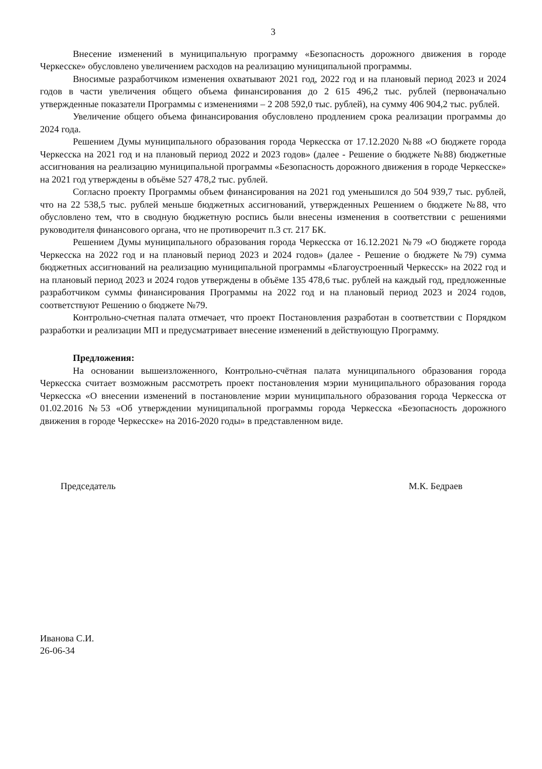3
Внесение изменений в муниципальную программу «Безопасность дорожного движения в городе Черкесске» обусловлено увеличением расходов на реализацию муниципальной программы.
Вносимые разработчиком изменения охватывают 2021 год, 2022 год и на плановый период 2023 и 2024 годов в части увеличения общего объема финансирования до 2 615 496,2 тыс. рублей (первоначально утвержденные показатели Программы с изменениями – 2 208 592,0 тыс. рублей), на сумму 406 904,2 тыс. рублей.
Увеличение общего объема финансирования обусловлено продлением срока реализации программы до 2024 года.
Решением Думы муниципального образования города Черкесска от 17.12.2020 №88 «О бюджете города Черкесска на 2021 год и на плановый период 2022 и 2023 годов» (далее - Решение о бюджете №88) бюджетные ассигнования на реализацию муниципальной программы «Безопасность дорожного движения в городе Черкесске» на 2021 год утверждены в объёме 527 478,2 тыс. рублей.
Согласно проекту Программы объем финансирования на 2021 год уменьшился до 504 939,7 тыс. рублей, что на 22 538,5 тыс. рублей меньше бюджетных ассигнований, утвержденных Решением о бюджете №88, что обусловлено тем, что в сводную бюджетную роспись были внесены изменения в соответствии с решениями руководителя финансового органа, что не противоречит п.3 ст. 217 БК.
Решением Думы муниципального образования города Черкесска от 16.12.2021 №79 «О бюджете города Черкесска на 2022 год и на плановый период 2023 и 2024 годов» (далее - Решение о бюджете №79) сумма бюджетных ассигнований на реализацию муниципальной программы «Благоустроенный Черкесск» на 2022 год и на плановый период 2023 и 2024 годов утверждены в объёме 135 478,6 тыс. рублей на каждый год, предложенные разработчиком суммы финансирования Программы на 2022 год и на плановый период 2023 и 2024 годов, соответствуют Решению о бюджете №79.
Контрольно-счетная палата отмечает, что проект Постановления разработан в соответствии с Порядком разработки и реализации МП и предусматривает внесение изменений в действующую Программу.
Предложения:
На основании вышеизложенного, Контрольно-счётная палата муниципального образования города Черкесска считает возможным рассмотреть проект постановления мэрии муниципального образования города Черкесска «О внесении изменений в постановление мэрии муниципального образования города Черкесска от 01.02.2016 №53 «Об утверждении муниципальной программы города Черкесска «Безопасность дорожного движения в городе Черкесске» на 2016-2020 годы» в представленном виде.
Председатель М.К. Бедраев
Иванова С.И.
26-06-34